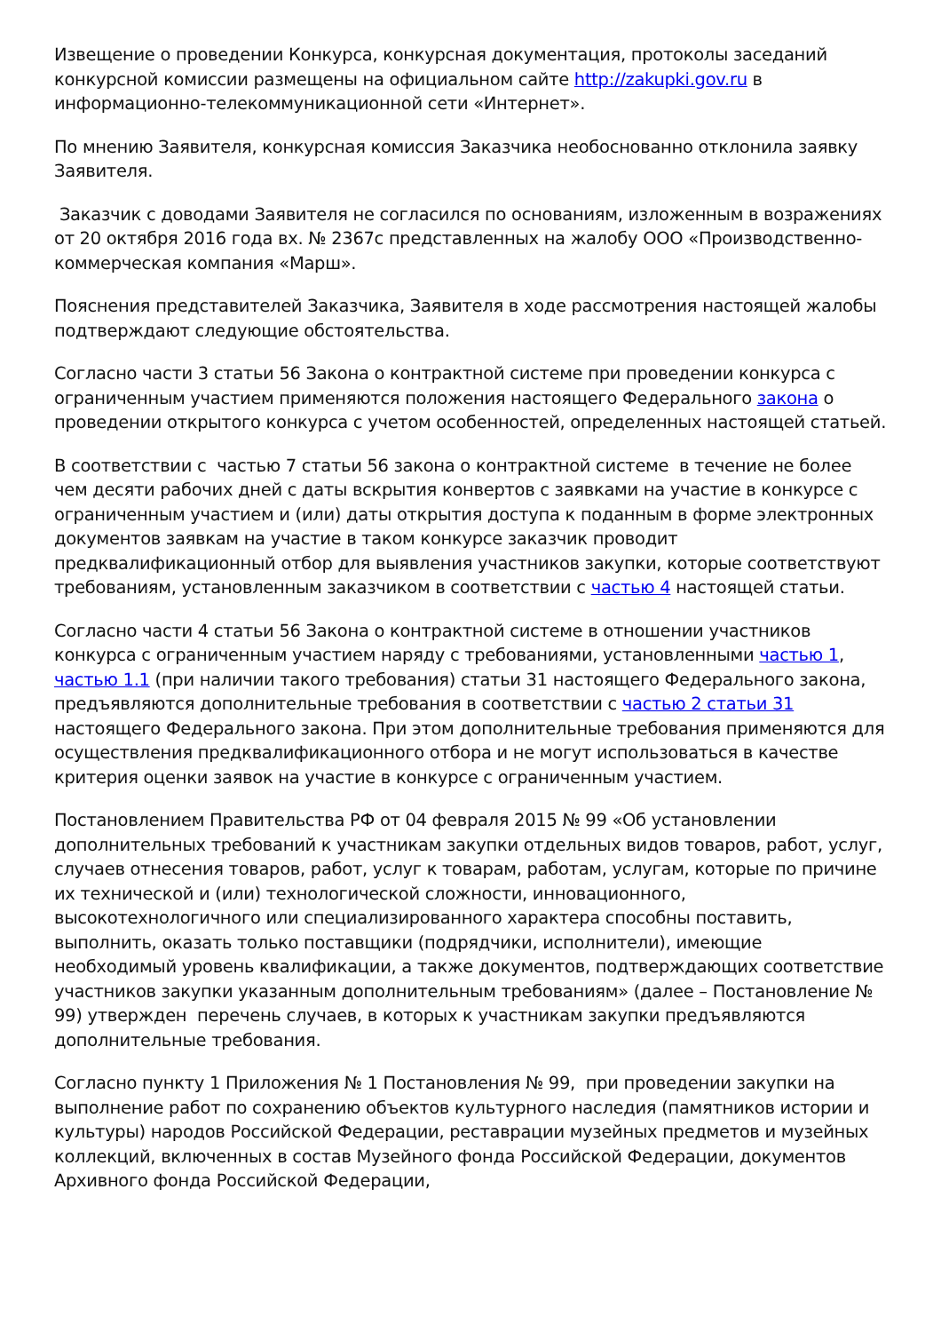Извещение о проведении Конкурса, конкурсная документация, протоколы заседаний конкурсной комиссии размещены на официальном сайте http://zakupki.gov.ru в информационно-телекоммуникационной сети «Интернет».
По мнению Заявителя, конкурсная комиссия Заказчика необоснованно отклонила заявку Заявителя.
Заказчик с доводами Заявителя не согласился по основаниям, изложенным в возражениях от 20 октября 2016 года вх. № 2367с представленных на жалобу ООО «Производственно-коммерческая компания «Марш».
Пояснения представителей Заказчика, Заявителя в ходе рассмотрения настоящей жалобы подтверждают следующие обстоятельства.
Согласно части 3 статьи 56 Закона о контрактной системе при проведении конкурса с ограниченным участием применяются положения настоящего Федерального закона о проведении открытого конкурса с учетом особенностей, определенных настоящей статьей.
В соответствии с частью 7 статьи 56 закона о контрактной системе в течение не более чем десяти рабочих дней с даты вскрытия конвертов с заявками на участие в конкурсе с ограниченным участием и (или) даты открытия доступа к поданным в форме электронных документов заявкам на участие в таком конкурсе заказчик проводит предквалификационный отбор для выявления участников закупки, которые соответствуют требованиям, установленным заказчиком в соответствии с частью 4 настоящей статьи.
Согласно части 4 статьи 56 Закона о контрактной системе в отношении участников конкурса с ограниченным участием наряду с требованиями, установленными частью 1, частью 1.1 (при наличии такого требования) статьи 31 настоящего Федерального закона, предъявляются дополнительные требования в соответствии с частью 2 статьи 31 настоящего Федерального закона. При этом дополнительные требования применяются для осуществления предквалификационного отбора и не могут использоваться в качестве критерия оценки заявок на участие в конкурсе с ограниченным участием.
Постановлением Правительства РФ от 04 февраля 2015 № 99 «Об установлении дополнительных требований к участникам закупки отдельных видов товаров, работ, услуг, случаев отнесения товаров, работ, услуг к товарам, работам, услугам, которые по причине их технической и (или) технологической сложности, инновационного, высокотехнологичного или специализированного характера способны поставить, выполнить, оказать только поставщики (подрядчики, исполнители), имеющие необходимый уровень квалификации, а также документов, подтверждающих соответствие участников закупки указанным дополнительным требованиям» (далее – Постановление № 99) утвержден перечень случаев, в которых к участникам закупки предъявляются дополнительные требования.
Согласно пункту 1 Приложения № 1 Постановления № 99, при проведении закупки на выполнение работ по сохранению объектов культурного наследия (памятников истории и культуры) народов Российской Федерации, реставрации музейных предметов и музейных коллекций, включенных в состав Музейного фонда Российской Федерации, документов Архивного фонда Российской Федерации,